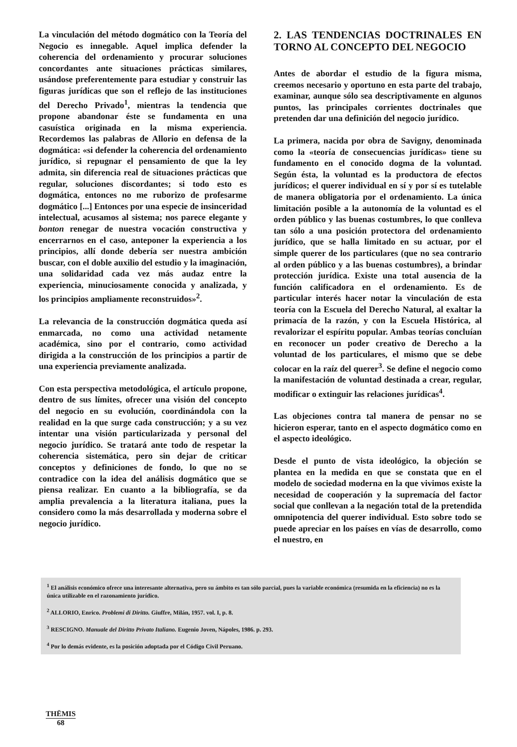La vinculación del método dogmático con la Teoría del Negocio es innegable. Aquel implica defender la coherencia del ordenamiento y procurar soluciones concordantes ante situaciones prácticas similares, usándose preferentemente para estudiar y construir las figuras jurídicas que son el reflejo de las instituciones del Derecho Privado<sup>1</sup>, mientras la tendencia que propone abandonar éste se fundamenta en una casuística originada en la misma experiencia. Recordemos las palabras de Allorio en defensa de la dogmática: «si defender la coherencia del ordenamiento jurídico, si repugnar el pensamiento de que la ley admita, sin diferencia real de situaciones prácticas que regular, soluciones discordantes; si todo esto es dogmática, entonces no me ruborizo de profesarme dogmático [...] Entonces por una especie de insinceridad intelectual, acusamos al sistema; nos parece elegante y bonton renegar de nuestra vocación constructiva y encerrarnos en el caso, anteponer la experiencia a los principios, allí donde debería ser nuestra ambición buscar, con el doble auxilio del estudio y la imaginación, una solidaridad cada vez más audaz entre la experiencia, minuciosamente conocida y analizada, y los principios ampliamente reconstruidos»<sup>2</sup>.
La relevancia de la construcción dogmática queda así enmarcada, no como una actividad netamente académica, sino por el contrario, como actividad dirigida a la construcción de los principios a partir de una experiencia previamente analizada.
Con esta perspectiva metodológica, el artículo propone, dentro de sus límites, ofrecer una visión del concepto del negocio en su evolución, coordinándola con la realidad en la que surge cada construcción; y a su vez intentar una visión particularizada y personal del negocio jurídico. Se tratará ante todo de respetar la coherencia sistemática, pero sin dejar de criticar conceptos y definiciones de fondo, lo que no se contradice con la idea del análisis dogmático que se piensa realizar. En cuanto a la bibliografía, se da amplia prevalencia a la literatura italiana, pues la considero como la más desarrollada y moderna sobre el negocio jurídico.
2. LAS TENDENCIAS DOCTRINALES EN TORNO AL CONCEPTO DEL NEGOCIO
Antes de abordar el estudio de la figura misma, creemos necesario y oportuno en esta parte del trabajo, examinar, aunque sólo sea descriptivamente en algunos puntos, las principales corrientes doctrinales que pretenden dar una definición del negocio jurídico.
La primera, nacida por obra de Savigny, denominada como la «teoría de consecuencias jurídicas» tiene su fundamento en el conocido dogma de la voluntad. Según ésta, la voluntad es la productora de efectos jurídicos; el querer individual en sí y por sí es tutelable de manera obligatoria por el ordenamiento. La única limitación posible a la autonomía de la voluntad es el orden público y las buenas costumbres, lo que conlleva tan sólo a una posición protectora del ordenamiento jurídico, que se halla limitado en su actuar, por el simple querer de los particulares (que no sea contrario al orden público y a las buenas costumbres), a brindar protección jurídica. Existe una total ausencia de la función calificadora en el ordenamiento. Es de particular interés hacer notar la vinculación de esta teoría con la Escuela del Derecho Natural, al exaltar la primacía de la razón, y con la Escuela Histórica, al revalorizar el espíritu popular. Ambas teorías concluían en reconocer un poder creativo de Derecho a la voluntad de los particulares, el mismo que se debe colocar en la raíz del querer<sup>3</sup>. Se define el negocio como la manifestación de voluntad destinada a crear, regular, modificar o extinguir las relaciones jurídicas<sup>4</sup>.
Las objeciones contra tal manera de pensar no se hicieron esperar, tanto en el aspecto dogmático como en el aspecto ideológico.
Desde el punto de vista ideológico, la objeción se plantea en la medida en que se constata que en el modelo de sociedad moderna en la que vivimos existe la necesidad de cooperación y la supremacía del factor social que conllevan a la negación total de la pretendida omnipotencia del querer individual. Esto sobre todo se puede apreciar en los países en vías de desarrollo, como el nuestro, en
<sup>1</sup> El análisis económico ofrece una interesante alternativa, pero su ámbito es tan sólo parcial, pues la variable económica (resumida en la eficiencia) no es la única utilizable en el razonamiento jurídico.
<sup>2</sup> ALLORIO, Enrico. Problemi di Diritto. Giuffre, Milán, 1957. vol. I, p. 8.
<sup>3</sup> RESCIGNO. Manuale del Diritto Privato Italiano. Eugenio Joven, Nápoles, 1986. p. 293.
<sup>4</sup> Por lo demás evidente, es la posición adoptada por el Código Civil Peruano.
THĒMIS
68